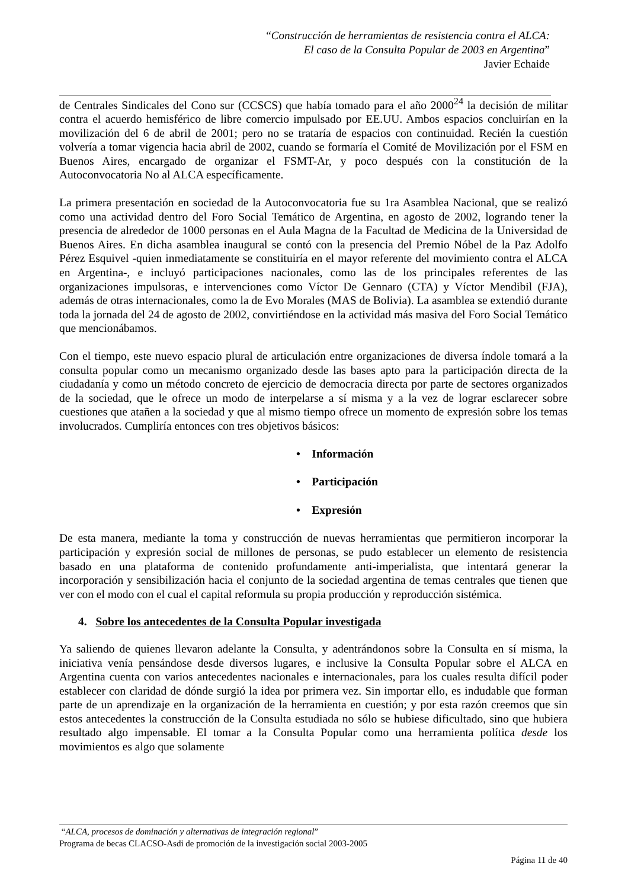“Construcción de herramientas de resistencia contra el ALCA:
El caso de la Consulta Popular de 2003 en Argentina”
Javier Echaide
de Centrales Sindicales del Cono sur (CCSCS) que había tomado para el año 2000<sup>24</sup> la decisión de militar contra el acuerdo hemisférico de libre comercio impulsado por EE.UU. Ambos espacios concluirían en la movilización del 6 de abril de 2001; pero no se trataría de espacios con continuidad. Recién la cuestión volvería a tomar vigencia hacia abril de 2002, cuando se formaría el Comité de Movilización por el FSM en Buenos Aires, encargado de organizar el FSMT-Ar, y poco después con la constitución de la Autoconvocatoria No al ALCA específicamente.
La primera presentación en sociedad de la Autoconvocatoria fue su 1ra Asamblea Nacional, que se realizó como una actividad dentro del Foro Social Temático de Argentina, en agosto de 2002, logrando tener la presencia de alrededor de 1000 personas en el Aula Magna de la Facultad de Medicina de la Universidad de Buenos Aires. En dicha asamblea inaugural se contó con la presencia del Premio Nóbel de la Paz Adolfo Pérez Esquivel -quien inmediatamente se constituiría en el mayor referente del movimiento contra el ALCA en Argentina-, e incluyó participaciones nacionales, como las de los principales referentes de las organizaciones impulsoras, e intervenciones como Víctor De Gennaro (CTA) y Víctor Mendibil (FJA), además de otras internacionales, como la de Evo Morales (MAS de Bolivia). La asamblea se extendió durante toda la jornada del 24 de agosto de 2002, convirtiéndose en la actividad más masiva del Foro Social Temático que mencionábamos.
Con el tiempo, este nuevo espacio plural de articulación entre organizaciones de diversa índole tomará a la consulta popular como un mecanismo organizado desde las bases apto para la participación directa de la ciudadanía y como un método concreto de ejercicio de democracia directa por parte de sectores organizados de la sociedad, que le ofrece un modo de interpelarse a sí misma y a la vez de lograr esclarecer sobre cuestiones que atañen a la sociedad y que al mismo tiempo ofrece un momento de expresión sobre los temas involucrados. Cumpliría entonces con tres objetivos básicos:
• Información
• Participación
• Expresión
De esta manera, mediante la toma y construcción de nuevas herramientas que permitieron incorporar la participación y expresión social de millones de personas, se pudo establecer un elemento de resistencia basado en una plataforma de contenido profundamente anti-imperialista, que intentará generar la incorporación y sensibilización hacia el conjunto de la sociedad argentina de temas centrales que tienen que ver con el modo con el cual el capital reformula su propia producción y reproducción sistémica.
4. Sobre los antecedentes de la Consulta Popular investigada
Ya saliendo de quienes llevaron adelante la Consulta, y adentrándonos sobre la Consulta en sí misma, la iniciativa venía pensándose desde diversos lugares, e inclusive la Consulta Popular sobre el ALCA en Argentina cuenta con varios antecedentes nacionales e internacionales, para los cuales resulta difícil poder establecer con claridad de dónde surgió la idea por primera vez. Sin importar ello, es indudable que forman parte de un aprendizaje en la organización de la herramienta en cuestión; y por esta razón creemos que sin estos antecedentes la construcción de la Consulta estudiada no sólo se hubiese dificultado, sino que hubiera resultado algo impensable. El tomar a la Consulta Popular como una herramienta política desde los movimientos es algo que solamente
“ALCA, procesos de dominación y alternativas de integración regional”
Programa de becas CLACSO-Asdi de promoción de la investigación social 2003-2005
Página 11 de 40